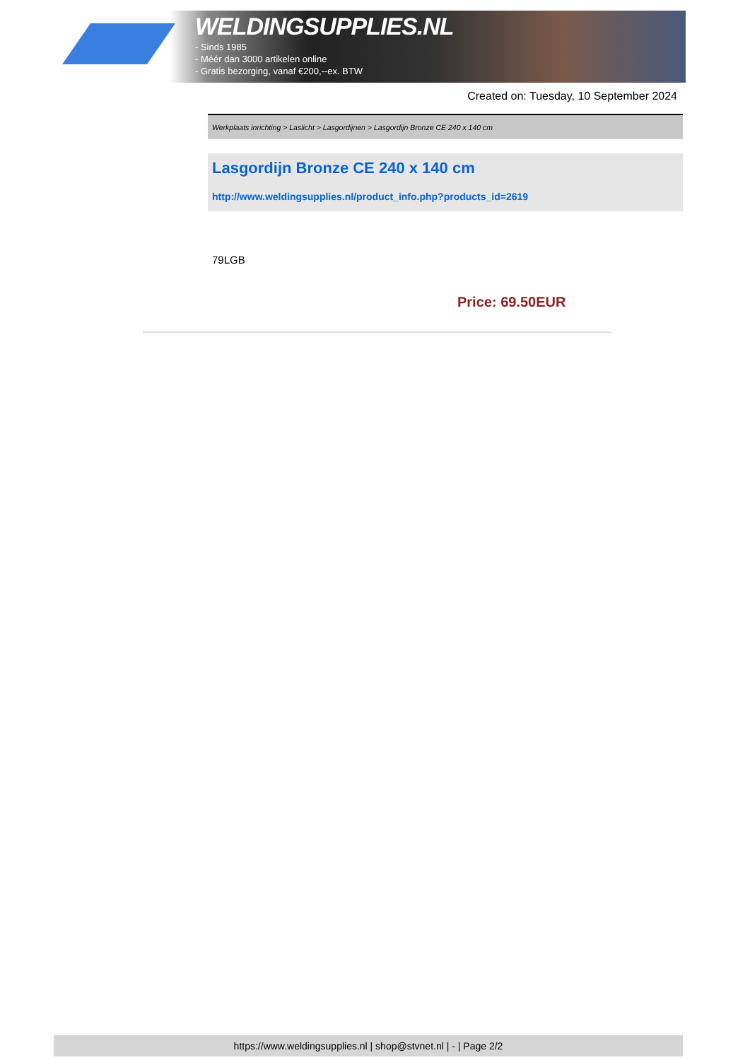WELDINGSUPPLIES.NL
- Sinds 1985
- Méér dan 3000 artikelen online
- Gratis bezorging, vanaf €200,--ex. BTW
Created on: Tuesday, 10 September 2024
Werkplaats inrichting > Laslicht > Lasgordijnen > Lasgordijn Bronze CE 240 x 140 cm
Lasgordijn Bronze CE 240 x 140 cm
http://www.weldingsupplies.nl/product_info.php?products_id=2619
79LGB
Price: 69.50EUR
https://www.weldingsupplies.nl | shop@stvnet.nl | - | Page 2/2